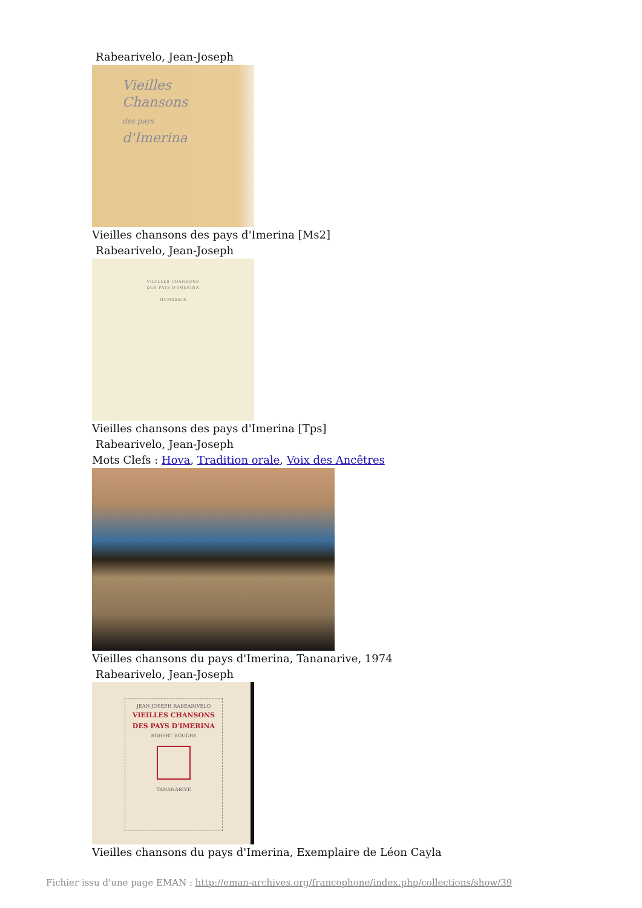Rabearivelo, Jean-Joseph
Vieilles
Chansons
des pays
d'Imerina
Vieilles chansons des pays d'Imerina [Ms2]
Rabearivelo, Jean-Joseph
VIEILLES CHANSONS
DES PAYS D'IMERINA
MCMXXXIX
Vieilles chansons des pays d'Imerina [Tps]
Rabearivelo, Jean-Joseph
Mots Clefs : Hova, Tradition orale, Voix des Ancêtres
Vieilles chansons du pays d'Imerina, Tananarive, 1974
Rabearivelo, Jean-Joseph
JEAN-JOSEPH RABEARIVELO
VIEILLES CHANSONS
DES PAYS D'IMERINA
ROBERT BOUDRY
TANANARIVE
Vieilles chansons du pays d'Imerina, Exemplaire de Léon Cayla
Fichier issu d'une page EMAN : http://eman-archives.org/francophone/index.php/collections/show/39